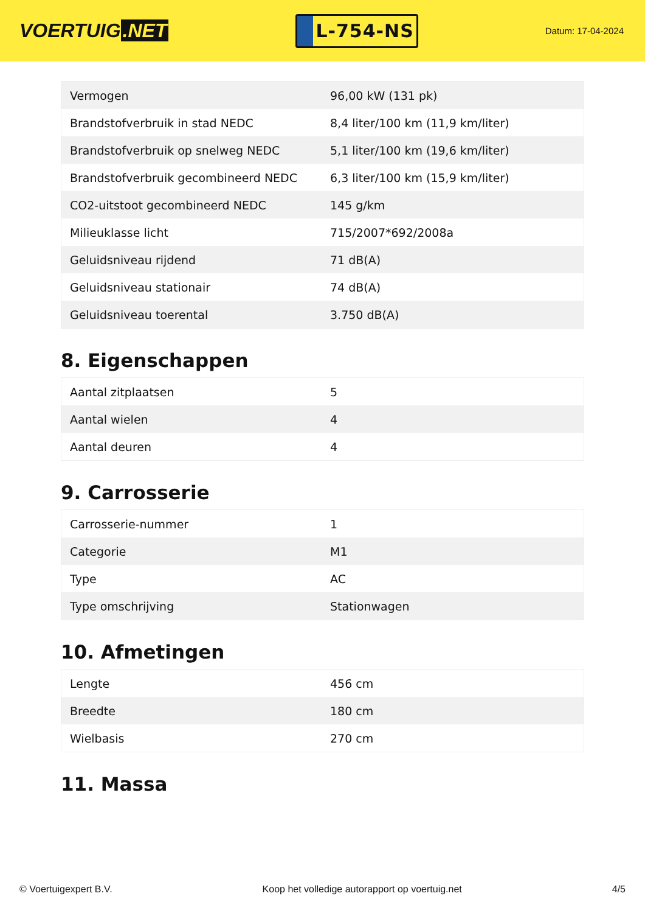VOERTUIG.NET
L-754-NS
Datum: 17-04-2024
| Vermogen | 96,00 kW (131 pk) |
| Brandstofverbruik in stad NEDC | 8,4 liter/100 km (11,9 km/liter) |
| Brandstofverbruik op snelweg NEDC | 5,1 liter/100 km (19,6 km/liter) |
| Brandstofverbruik gecombineerd NEDC | 6,3 liter/100 km (15,9 km/liter) |
| CO2-uitstoot gecombineerd NEDC | 145 g/km |
| Milieuklasse licht | 715/2007*692/2008a |
| Geluidsniveau rijdend | 71 dB(A) |
| Geluidsniveau stationair | 74 dB(A) |
| Geluidsniveau toerental | 3.750 dB(A) |
8. Eigenschappen
| Aantal zitplaatsen | 5 |
| Aantal wielen | 4 |
| Aantal deuren | 4 |
9. Carrosserie
| Carrosserie-nummer | 1 |
| Categorie | M1 |
| Type | AC |
| Type omschrijving | Stationwagen |
10. Afmetingen
| Lengte | 456 cm |
| Breedte | 180 cm |
| Wielbasis | 270 cm |
11. Massa
© Voertuigexpert B.V. Koop het volledige autorapport op voertuig.net 4/5